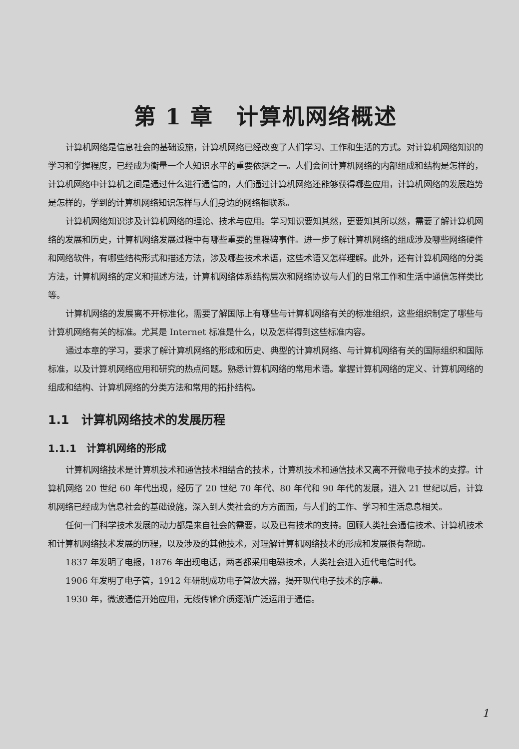第 1 章　计算机网络概述
计算机网络是信息社会的基础设施，计算机网络已经改变了人们学习、工作和生活的方式。对计算机网络知识的学习和掌握程度，已经成为衡量一个人知识水平的重要依据之一。人们会问计算机网络的内部组成和结构是怎样的，计算机网络中计算机之间是通过什么进行通信的，人们通过计算机网络还能够获得哪些应用，计算机网络的发展趋势是怎样的，学到的计算机网络知识怎样与人们身边的网络相联系。
计算机网络知识涉及计算机网络的理论、技术与应用。学习知识要知其然，更要知其所以然，需要了解计算机网络的发展和历史，计算机网络发展过程中有哪些重要的里程碑事件。进一步了解计算机网络的组成涉及哪些网络硬件和网络软件，有哪些结构形式和描述方法，涉及哪些技术术语，这些术语又怎样理解。此外，还有计算机网络的分类方法，计算机网络的定义和描述方法，计算机网络体系结构层次和网络协议与人们的日常工作和生活中通信怎样类比等。
计算机网络的发展离不开标准化，需要了解国际上有哪些与计算机网络有关的标准组织，这些组织制定了哪些与计算机网络有关的标准。尤其是 Internet 标准是什么，以及怎样得到这些标准内容。
通过本章的学习，要求了解计算机网络的形成和历史、典型的计算机网络、与计算机网络有关的国际组织和国际标准，以及计算机网络应用和研究的热点问题。熟悉计算机网络的常用术语。掌握计算机网络的定义、计算机网络的组成和结构、计算机网络的分类方法和常用的拓扑结构。
1.1　计算机网络技术的发展历程
1.1.1　计算机网络的形成
计算机网络技术是计算机技术和通信技术相结合的技术，计算机技术和通信技术又离不开微电子技术的支撑。计算机网络 20 世纪 60 年代出现，经历了 20 世纪 70 年代、80 年代和 90 年代的发展，进入 21 世纪以后，计算机网络已经成为信息社会的基础设施，深入到人类社会的方方面面，与人们的工作、学习和生活息息相关。
任何一门科学技术发展的动力都是来自社会的需要，以及已有技术的支持。回顾人类社会通信技术、计算机技术和计算机网络技术发展的历程，以及涉及的其他技术，对理解计算机网络技术的形成和发展很有帮助。
1837 年发明了电报，1876 年出现电话，两者都采用电磁技术，人类社会进入近代电信时代。
1906 年发明了电子管，1912 年研制成功电子管放大器，揭开现代电子技术的序幕。
1930 年，微波通信开始应用，无线传输介质逐渐广泛运用于通信。
1